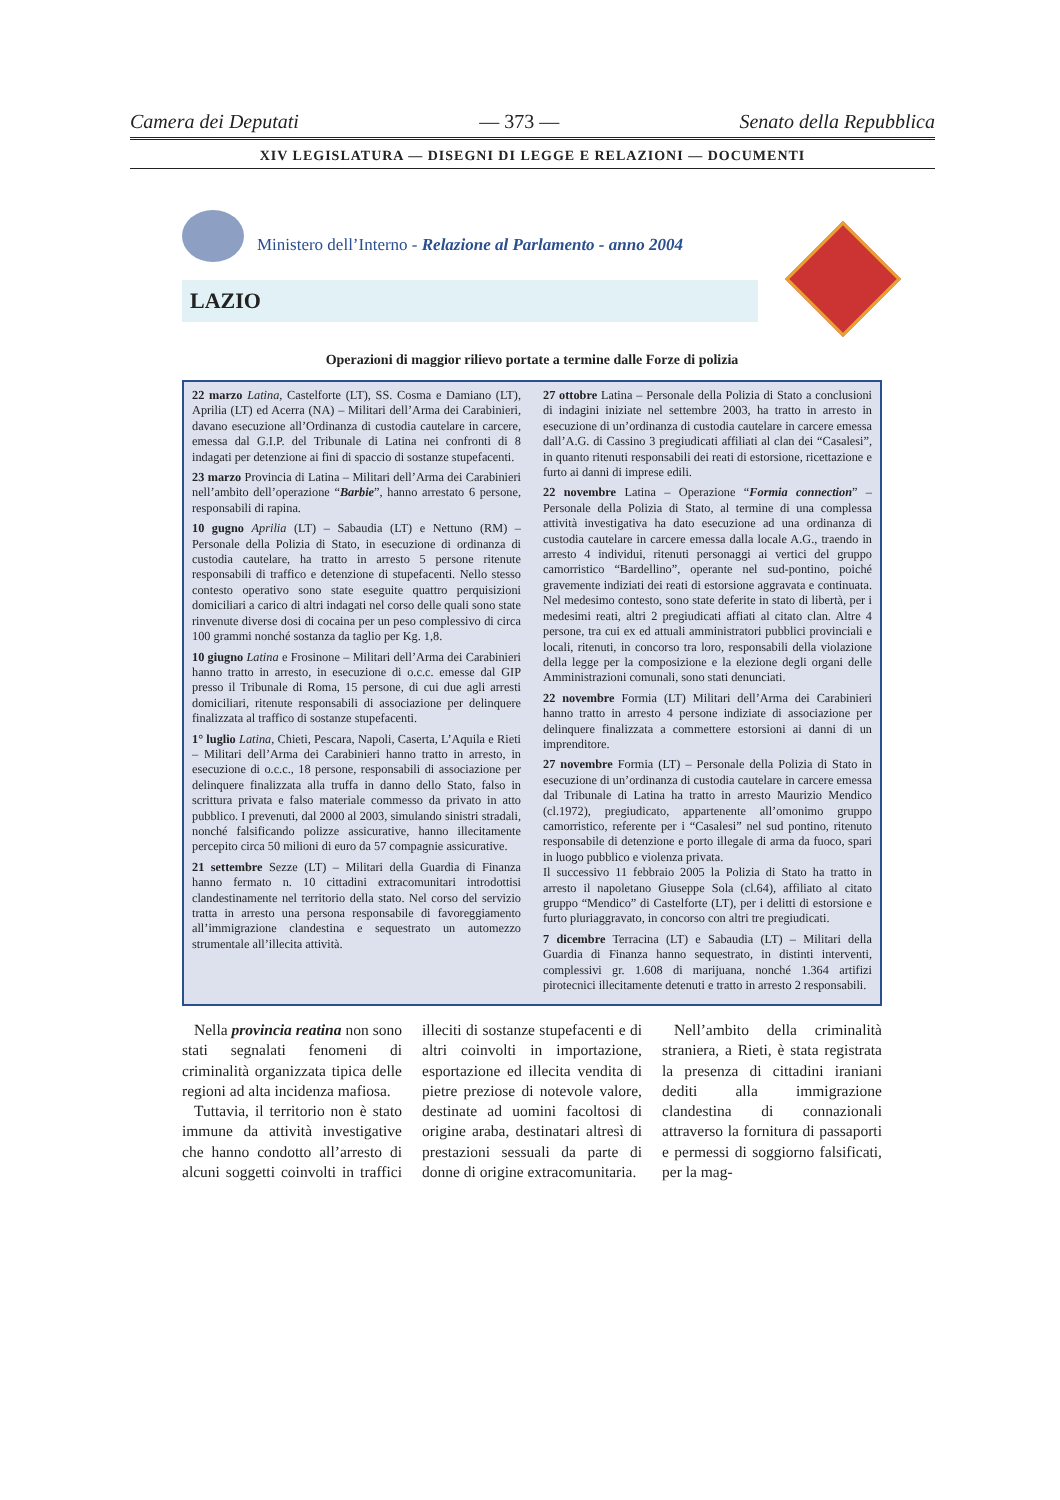Camera dei Deputati — 373 — Senato della Repubblica
XIV LEGISLATURA — DISEGNI DI LEGGE E RELAZIONI — DOCUMENTI
Ministero dell’Interno - Relazione al Parlamento - anno 2004
LAZIO
Operazioni di maggior rilievo portate a termine dalle Forze di polizia
22 marzo Latina, Castelforte (LT), SS. Cosma e Damiano (LT), Aprilia (LT) ed Acerra (NA) – Militari dell’Arma dei Carabinieri, davano esecuzione all’Ordinanza di custodia cautelare in carcere, emessa dal G.I.P. del Tribunale di Latina nei confronti di 8 indagati per detenzione ai fini di spaccio di sostanze stupefacenti.
23 marzo Provincia di Latina – Militari dell’Arma dei Carabinieri nell’ambito dell’operazione “Barbie”, hanno arrestato 6 persone, responsabili di rapina.
10 gugno Aprilia (LT) – Sabaudia (LT) e Nettuno (RM) – Personale della Polizia di Stato, in esecuzione di ordinanza di custodia cautelare, ha tratto in arresto 5 persone ritenute responsabili di traffico e detenzione di stupefacenti. Nello stesso contesto operativo sono state eseguite quattro perquisizioni domiciliari a carico di altri indagati nel corso delle quali sono state rinvenute diverse dosi di cocaina per un peso complessivo di circa 100 grammi nonché sostanza da taglio per Kg. 1,8.
10 giugno Latina e Frosinone – Militari dell’Arma dei Carabinieri hanno tratto in arresto, in esecuzione di o.c.c. emesse dal GIP presso il Tribunale di Roma, 15 persone, di cui due agli arresti domiciliari, ritenute responsabili di associazione per delinquere finalizzata al traffico di sostanze stupefacenti.
1° luglio Latina, Chieti, Pescara, Napoli, Caserta, L’Aquila e Rieti – Militari dell’Arma dei Carabinieri hanno tratto in arresto, in esecuzione di o.c.c., 18 persone, responsabili di associazione per delinquere finalizzata alla truffa in danno dello Stato, falso in scrittura privata e falso materiale commesso da privato in atto pubblico. I prevenuti, dal 2000 al 2003, simulando sinistri stradali, nonché falsificando polizze assicurative, hanno illecitamente percepito circa 50 milioni di euro da 57 compagnie assicurative.
21 settembre Sezze (LT) – Militari della Guardia di Finanza hanno fermato n. 10 cittadini extracomunitari introdottisi clandestinamente nel territorio della stato. Nel corso del servizio tratta in arresto una persona responsabile di favoreggiamento all’immigrazione clandestina e sequestrato un automezzo strumentale all’illecita attività.
27 ottobre Latina – Personale della Polizia di Stato a conclusioni di indagini iniziate nel settembre 2003, ha tratto in arresto in esecuzione di un’ordinanza di custodia cautelare in carcere emessa dall’A.G. di Cassino 3 pregiudicati affiliati al clan dei “Casalesi”, in quanto ritenuti responsabili dei reati di estorsione, ricettazione e furto ai danni di imprese edili.
22 novembre Latina – Operazione “Formia connection” – Personale della Polizia di Stato, al termine di una complessa attività investigativa ha dato esecuzione ad una ordinanza di custodia cautelare in carcere emessa dalla locale A.G., traendo in arresto 4 individui, ritenuti personaggi ai vertici del gruppo camorristico “Bardellino”, operante nel sud-pontino, poiché gravemente indiziati dei reati di estorsione aggravata e continuata. Nel medesimo contesto, sono state deferite in stato di libertà, per i medesimi reati, altri 2 pregiudicati affiati al citato clan. Altre 4 persone, tra cui ex ed attuali amministratori pubblici provinciali e locali, ritenuti, in concorso tra loro, responsabili della violazione della legge per la composizione e la elezione degli organi delle Amministrazioni comunali, sono stati denunciati.
22 novembre Formia (LT) Militari dell’Arma dei Carabinieri hanno tratto in arresto 4 persone indiziate di associazione per delinquere finalizzata a commettere estorsioni ai danni di un imprenditore.
27 novembre Formia (LT) – Personale della Polizia di Stato in esecuzione di un’ordinanza di custodia cautelare in carcere emessa dal Tribunale di Latina ha tratto in arresto Maurizio Mendico (cl.1972), pregiudicato, appartenente all’omonimo gruppo camorristico, referente per i “Casalesi” nel sud pontino, ritenuto responsabile di detenzione e porto illegale di arma da fuoco, spari in luogo pubblico e violenza privata.
Il successivo 11 febbraio 2005 la Polizia di Stato ha tratto in arresto il napoletano Giuseppe Sola (cl.64), affiliato al citato gruppo “Mendico” di Castelforte (LT), per i delitti di estorsione e furto pluriaggravato, in concorso con altri tre pregiudicati.
7 dicembre Terracina (LT) e Sabaudia (LT) – Militari della Guardia di Finanza hanno sequestrato, in distinti interventi, complessivi gr. 1.608 di marijuana, nonché 1.364 artifizi pirotecnici illecitamente detenuti e tratto in arresto 2 responsabili.
Nella provincia reatina non sono stati segnalati fenomeni di criminalità organizzata tipica delle regioni ad alta incidenza mafiosa.
Tuttavia, il territorio non è stato immune da attività investigative che hanno condotto all’arresto di alcuni soggetti coinvolti in traffici illeciti di sostanze stupefacenti e di altri coinvolti in importazione, esportazione ed illecita vendita di pietre preziose di notevole valore, destinate ad uomini facoltosi di origine araba, destinatari altresì di prestazioni sessuali da parte di donne di origine extracomunitaria.
Nell’ambito della criminalità straniera, a Rieti, è stata registrata la presenza di cittadini iraniani dediti alla immigrazione clandestina di connazionali attraverso la fornitura di passaporti e permessi di soggiorno falsificati, per la mag-